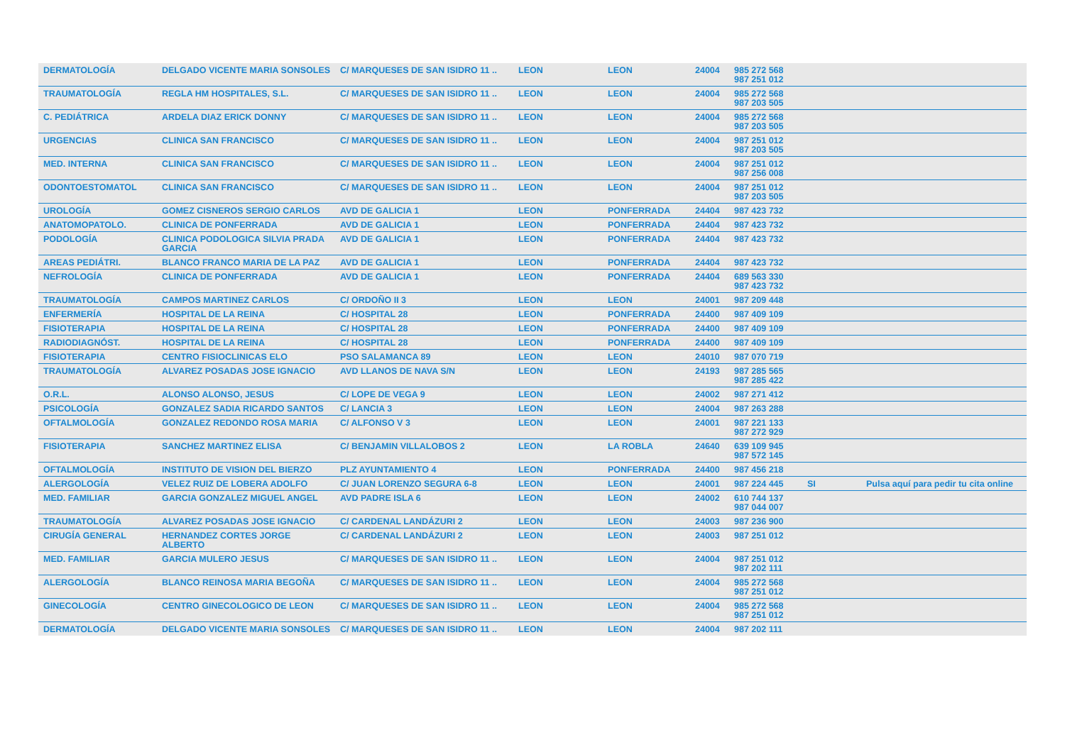| DERMATOLOGÍA | DELGADO VICENTE MARIA SONSOLES | C/ MARQUESES DE SAN ISIDRO 11 .. | LEON | LEON | 24004 | 985 272 568 987 251 012 | | |
| TRAUMATOLOGÍA | REGLA HM HOSPITALES, S.L. | C/ MARQUESES DE SAN ISIDRO 11 .. | LEON | LEON | 24004 | 985 272 568 987 203 505 | | |
| C. PEDIÁTRICA | ARDELA DIAZ ERICK DONNY | C/ MARQUESES DE SAN ISIDRO 11 .. | LEON | LEON | 24004 | 985 272 568 987 203 505 | | |
| URGENCIAS | CLINICA SAN FRANCISCO | C/ MARQUESES DE SAN ISIDRO 11 .. | LEON | LEON | 24004 | 987 251 012 987 203 505 | | |
| MED. INTERNA | CLINICA SAN FRANCISCO | C/ MARQUESES DE SAN ISIDRO 11 .. | LEON | LEON | 24004 | 987 251 012 987 256 008 | | |
| ODONTOESTOMATOL | CLINICA SAN FRANCISCO | C/ MARQUESES DE SAN ISIDRO 11 .. | LEON | LEON | 24004 | 987 251 012 987 203 505 | | |
| UROLOGÍA | GOMEZ CISNEROS SERGIO CARLOS | AVD DE GALICIA 1 | LEON | PONFERRADA | 24404 | 987 423 732 | | |
| ANATOMOPATOLO. | CLINICA DE PONFERRADA | AVD DE GALICIA 1 | LEON | PONFERRADA | 24404 | 987 423 732 | | |
| PODOLOGÍA | CLINICA PODOLOGICA SILVIA PRADA GARCIA | AVD DE GALICIA 1 | LEON | PONFERRADA | 24404 | 987 423 732 | | |
| AREAS PEDIÁTRI. | BLANCO FRANCO MARIA DE LA PAZ | AVD DE GALICIA 1 | LEON | PONFERRADA | 24404 | 987 423 732 | | |
| NEFROLOGÍA | CLINICA DE PONFERRADA | AVD DE GALICIA 1 | LEON | PONFERRADA | 24404 | 689 563 330 987 423 732 | | |
| TRAUMATOLOGÍA | CAMPOS MARTINEZ CARLOS | C/ ORDOÑO II 3 | LEON | LEON | 24001 | 987 209 448 | | |
| ENFERMERÍA | HOSPITAL DE LA REINA | C/ HOSPITAL 28 | LEON | PONFERRADA | 24400 | 987 409 109 | | |
| FISIOTERAPIA | HOSPITAL DE LA REINA | C/ HOSPITAL 28 | LEON | PONFERRADA | 24400 | 987 409 109 | | |
| RADIODIAGNÓST. | HOSPITAL DE LA REINA | C/ HOSPITAL 28 | LEON | PONFERRADA | 24400 | 987 409 109 | | |
| FISIOTERAPIA | CENTRO FISIOCLINICAS ELO | PSO SALAMANCA 89 | LEON | LEON | 24010 | 987 070 719 | | |
| TRAUMATOLOGÍA | ALVAREZ POSADAS JOSE IGNACIO | AVD LLANOS DE NAVA S/N | LEON | LEON | 24193 | 987 285 565 987 285 422 | | |
| O.R.L. | ALONSO ALONSO, JESUS | C/ LOPE DE VEGA 9 | LEON | LEON | 24002 | 987 271 412 | | |
| PSICOLOGÍA | GONZALEZ SADIA RICARDO SANTOS | C/ LANCIA 3 | LEON | LEON | 24004 | 987 263 288 | | |
| OFTALMOLOGÍA | GONZALEZ REDONDO ROSA MARIA | C/ ALFONSO V 3 | LEON | LEON | 24001 | 987 221 133 987 272 929 | | |
| FISIOTERAPIA | SANCHEZ MARTINEZ ELISA | C/ BENJAMIN VILLALOBOS 2 | LEON | LA ROBLA | 24640 | 639 109 945 987 572 145 | | |
| OFTALMOLOGÍA | INSTITUTO DE VISION DEL BIERZO | PLZ AYUNTAMIENTO 4 | LEON | PONFERRADA | 24400 | 987 456 218 | | |
| ALERGOLOGÍA | VELEZ RUIZ DE LOBERA ADOLFO | C/ JUAN LORENZO SEGURA 6-8 | LEON | LEON | 24001 | 987 224 445 | SI | Pulsa aquí para pedir tu cita online |
| MED. FAMILIAR | GARCIA GONZALEZ MIGUEL ANGEL | AVD PADRE ISLA 6 | LEON | LEON | 24002 | 610 744 137 987 044 007 | | |
| TRAUMATOLOGÍA | ALVAREZ POSADAS JOSE IGNACIO | C/ CARDENAL LANDÁZURI 2 | LEON | LEON | 24003 | 987 236 900 | | |
| CIRUGÍA GENERAL | HERNANDEZ CORTES JORGE ALBERTO | C/ CARDENAL LANDÁZURI 2 | LEON | LEON | 24003 | 987 251 012 | | |
| MED. FAMILIAR | GARCIA MULERO JESUS | C/ MARQUESES DE SAN ISIDRO 11 .. | LEON | LEON | 24004 | 987 251 012 987 202 111 | | |
| ALERGOLOGÍA | BLANCO REINOSA MARIA BEGOÑA | C/ MARQUESES DE SAN ISIDRO 11 .. | LEON | LEON | 24004 | 985 272 568 987 251 012 | | |
| GINECOLOGÍA | CENTRO GINECOLOGICO DE LEON | C/ MARQUESES DE SAN ISIDRO 11 .. | LEON | LEON | 24004 | 985 272 568 987 251 012 | | |
| DERMATOLOGÍA | DELGADO VICENTE MARIA SONSOLES | C/ MARQUESES DE SAN ISIDRO 11 .. | LEON | LEON | 24004 | 987 202 111 | | |